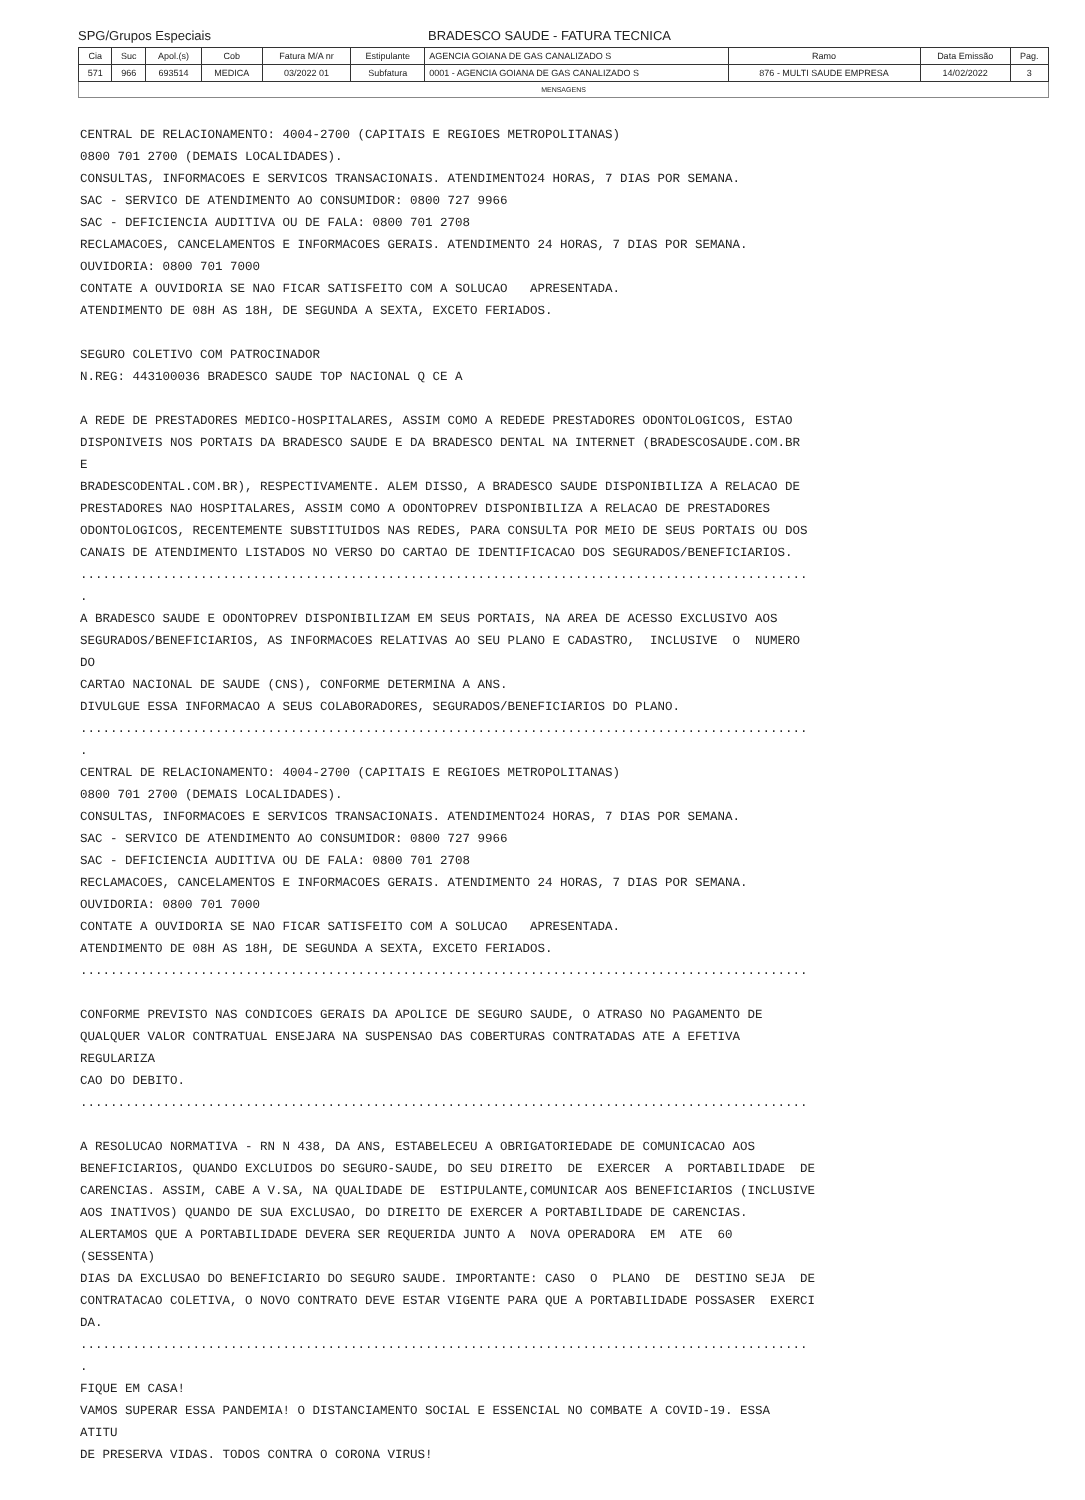SPG/Grupos Especiais BRADESCO SAUDE - FATURA TECNICA
| Cia | Suc | Apol.(s) | Cob | Fatura M/A nr | Estipulante | AGENCIA GOIANA DE GAS CANALIZADO S | Ramo | Data Emissão | Pag. |
| --- | --- | --- | --- | --- | --- | --- | --- | --- | --- |
| 571 | 966 | 693514 | MEDICA | 03/2022 01 | Subfatura | 0001 - AGENCIA GOIANA DE GAS CANALIZADO S | 876 - MULTI SAUDE EMPRESA | 14/02/2022 | 3 |
MENSAGENS
CENTRAL DE RELACIONAMENTO: 4004-2700 (CAPITAIS E REGIOES METROPOLITANAS) 0800 701 2700 (DEMAIS LOCALIDADES). CONSULTAS, INFORMACOES E SERVICOS TRANSACIONAIS. ATENDIMENTO24 HORAS, 7 DIAS POR SEMANA. SAC - SERVICO DE ATENDIMENTO AO CONSUMIDOR: 0800 727 9966 SAC - DEFICIENCIA AUDITIVA OU DE FALA: 0800 701 2708 RECLAMACOES, CANCELAMENTOS E INFORMACOES GERAIS. ATENDIMENTO 24 HORAS, 7 DIAS POR SEMANA. OUVIDORIA: 0800 701 7000 CONTATE A OUVIDORIA SE NAO FICAR SATISFEITO COM A SOLUCAO APRESENTADA. ATENDIMENTO DE 08H AS 18H, DE SEGUNDA A SEXTA, EXCETO FERIADOS. SEGURO COLETIVO COM PATROCINADOR N.REG: 443100036 BRADESCO SAUDE TOP NACIONAL Q CE A A REDE DE PRESTADORES MEDICO-HOSPITALARES, ASSIM COMO A REDEDE PRESTADORES ODONTOLOGICOS, ESTAO DISPONIVEIS NOS PORTAIS DA BRADESCO SAUDE E DA BRADESCO DENTAL NA INTERNET (BRADESCOSAUDE.COM.BR E BRADESCODENTAL.COM.BR), RESPECTIVAMENTE. ALEM DISSO, A BRADESCO SAUDE DISPONIBILIZA A RELACAO DE PRESTADORES NAO HOSPITALARES, ASSIM COMO A ODONTOPREV DISPONIBILIZA A RELACAO DE PRESTADORES ODONTOLOGICOS, RECENTEMENTE SUBSTITUIDOS NAS REDES, PARA CONSULTA POR MEIO DE SEUS PORTAIS OU DOS CANAIS DE ATENDIMENTO LISTADOS NO VERSO DO CARTAO DE IDENTIFICACAO DOS SEGURADOS/BENEFICIARIOS. ................................................................................................. . A BRADESCO SAUDE E ODONTOPREV DISPONIBILIZAM EM SEUS PORTAIS, NA AREA DE ACESSO EXCLUSIVO AOS SEGURADOS/BENEFICIARIOS, AS INFORMACOES RELATIVAS AO SEU PLANO E CADASTRO, INCLUSIVE O NUMERO DO CARTAO NACIONAL DE SAUDE (CNS), CONFORME DETERMINA A ANS. DIVULGUE ESSA INFORMACAO A SEUS COLABORADORES, SEGURADOS/BENEFICIARIOS DO PLANO. ................................................................................................. . CENTRAL DE RELACIONAMENTO: 4004-2700 (CAPITAIS E REGIOES METROPOLITANAS) 0800 701 2700 (DEMAIS LOCALIDADES). CONSULTAS, INFORMACOES E SERVICOS TRANSACIONAIS. ATENDIMENTO24 HORAS, 7 DIAS POR SEMANA. SAC - SERVICO DE ATENDIMENTO AO CONSUMIDOR: 0800 727 9966 SAC - DEFICIENCIA AUDITIVA OU DE FALA: 0800 701 2708 RECLAMACOES, CANCELAMENTOS E INFORMACOES GERAIS. ATENDIMENTO 24 HORAS, 7 DIAS POR SEMANA. OUVIDORIA: 0800 701 7000 CONTATE A OUVIDORIA SE NAO FICAR SATISFEITO COM A SOLUCAO APRESENTADA. ATENDIMENTO DE 08H AS 18H, DE SEGUNDA A SEXTA, EXCETO FERIADOS. ................................................................................................. CONFORME PREVISTO NAS CONDICOES GERAIS DA APOLICE DE SEGURO SAUDE, O ATRASO NO PAGAMENTO DE QUALQUER VALOR CONTRATUAL ENSEJARA NA SUSPENSAO DAS COBERTURAS CONTRATADAS ATE A EFETIVA REGULARIZA CAO DO DEBITO. ................................................................................................. A RESOLUCAO NORMATIVA - RN N 438, DA ANS, ESTABELECEU A OBRIGATORIEDADE DE COMUNICACAO AOS BENEFICIARIOS, QUANDO EXCLUIDOS DO SEGURO-SAUDE, DO SEU DIREITO DE EXERCER A PORTABILIDADE DE CARENCIAS. ASSIM, CABE A V.SA, NA QUALIDADE DE ESTIPULANTE,COMUNICAR AOS BENEFICIARIOS (INCLUSIVE AOS INATIVOS) QUANDO DE SUA EXCLUSAO, DO DIREITO DE EXERCER A PORTABILIDADE DE CARENCIAS. ALERTAMOS QUE A PORTABILIDADE DEVERA SER REQUERIDA JUNTO A NOVA OPERADORA EM ATE 60 (SESSENTA) DIAS DA EXCLUSAO DO BENEFICIARIO DO SEGURO SAUDE. IMPORTANTE: CASO O PLANO DE DESTINO SEJA DE CONTRATACAO COLETIVA, O NOVO CONTRATO DEVE ESTAR VIGENTE PARA QUE A PORTABILIDADE POSSASER EXERCI DA. ................................................................................................. . FIQUE EM CASA! VAMOS SUPERAR ESSA PANDEMIA! O DISTANCIAMENTO SOCIAL E ESSENCIAL NO COMBATE A COVID-19. ESSA ATITU DE PRESERVA VIDAS. TODOS CONTRA O CORONA VIRUS!